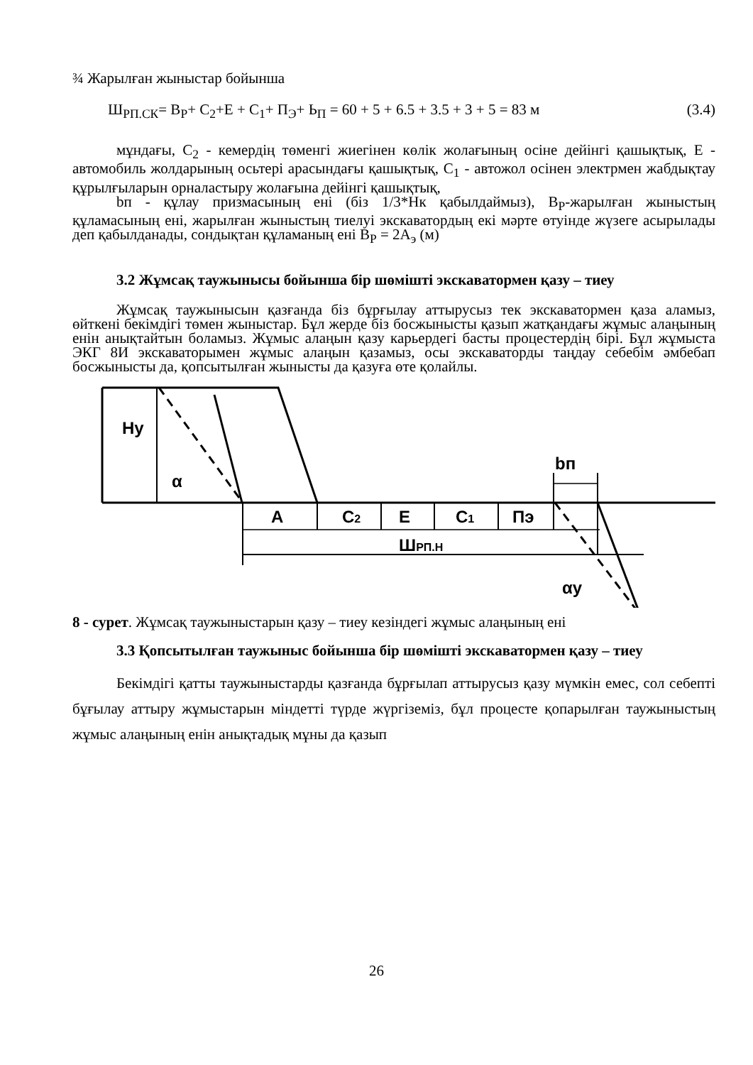¾ Жарылған жыныстар бойынша
Ш<sub>РП.СК</sub>= В<sub>Р</sub>+ С<sub>2</sub>+Е + С<sub>1</sub>+ П<sub>Э</sub>+ Ь<sub>П</sub> = 60 + 5 + 6.5 + 3.5 + 3 + 5 = 83 м (3.4)
мұндағы, С<sub>2</sub> - кемердің төменгі жиегінен көлік жолағының осіне дейінгі қашықтық, Е - автомобиль жолдарының осьтері арасындағы қашықтық, С<sub>1</sub> - автожол осінен электрмен жабдықтау құрылғыларын орналастыру жолағына дейінгі қашықтық,
bп - құлау призмасының ені (біз 1/3*Нк қабылдаймыз), В<sub>Р</sub>-жарылған жыныстың құламасының ені, жарылған жыныстың тиелуі экскаватордың екі мәрте өтуінде жүзеге асырылады деп қабылданады, сондықтан құламаның ені В<sub>Р</sub> = 2А<sub>э</sub> (м)
3.2 Жұмсақ таужынысы бойынша бір шөмішті экскаватормен қазу – тиеу
Жұмсақ таужынысын қазғанда біз бұрғылау аттырусыз тек экскаватормен қаза аламыз, өйткені бекімдігі төмен жыныстар. Бұл жерде біз босжынысты қазып жатқандағы жұмыс алаңының енін анықтайтын боламыз. Жұмыс алаңын қазу карьердегі басты процестердің бірі. Бұл жұмыста ЭКГ 8И экскаваторымен жұмыс алаңын қазамыз, осы экскаваторды таңдау себебім әмбебап босжынысты да, қопсытылған жынысты да қазуға өте қолайлы.
Hу
α
A
C2
E
C1
Пэ
bп
ШРП.Н
αу
8 - сурет. Жұмсақ таужыныстарын қазу – тиеу кезіндегі жұмыс алаңының ені
3.3 Қопсытылған таужыныс бойынша бір шөмішті экскаватормен қазу – тиеу
Бекімдігі қатты таужыныстарды қазғанда бұрғылап аттырусыз қазу мүмкін емес, сол себепті бұғылау аттыру жұмыстарын міндетті түрде жүргіземіз, бұл процесте қопарылған таужыныстың жұмыс алаңының енін анықтадық мұны да қазып
26